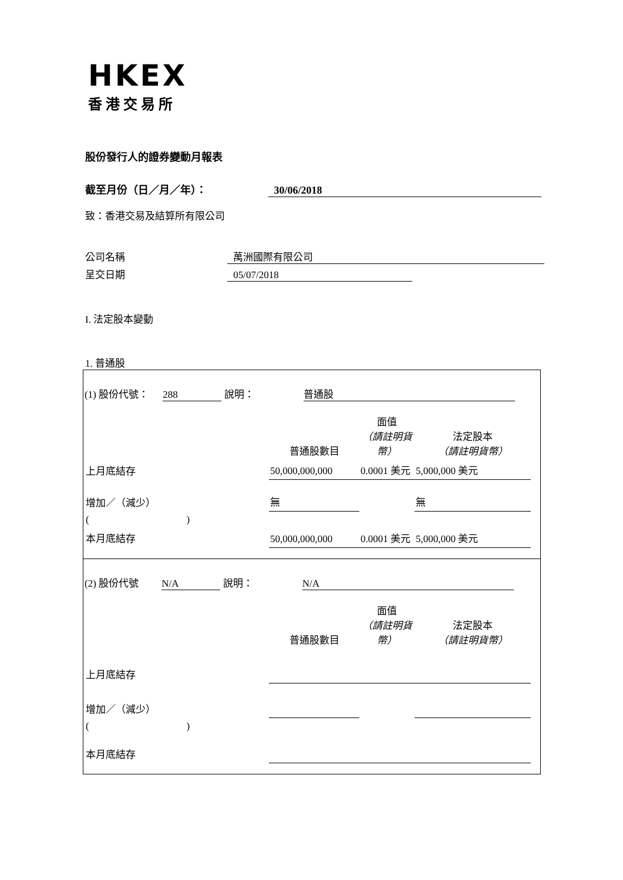HKEX
香港交易所
股份發行人的證券變動月報表
截至月份（日／月／年）： 30/06/2018
致：香港交易及結算所有限公司
公司名稱 萬洲國際有限公司
呈交日期 05/07/2018
I. 法定股本變動
1. 普通股
(1) 股份代號： 288 說明： 普通股
| | 普通股數目 | 面值 （請註明貨幣） | 法定股本 （請註明貨幣） |
| 上月底結存 | 50,000,000,000 | 0.0001 美元 | 5,000,000 美元 |
| 增加／（減少） | 無 | | 無 |
| ( ) | | | |
| 本月底結存 | 50,000,000,000 | 0.0001 美元 | 5,000,000 美元 |
(2) 股份代號 N/A 說明： N/A
| | 普通股數目 | 面值 （請註明貨幣） | 法定股本 （請註明貨幣） |
| 上月底結存 | | | |
| 增加／（減少） | | | |
| ( ) | | | |
| 本月底結存 | | | |